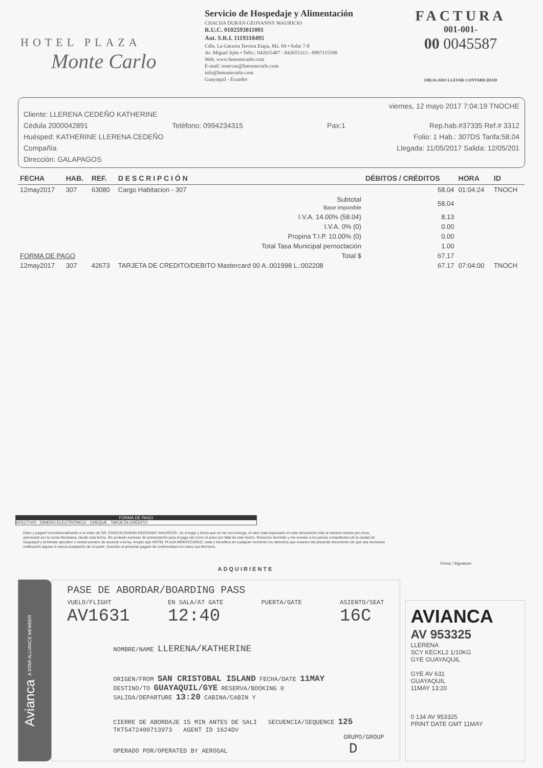HOTEL PLAZA
Monte Carlo
Servicio de Hospedaje y Alimentación
CHACHA DURÁN GEOVANNY MAURICIO
R.U.C. 0102593811001
Aut. S.R.I. 1119318495
Cdla. La Garzota Tercera Etapa, Mz. 84 • Solar 7-8
Av. Miguel Jijón • Telfs.: 042655407 - 042655313 - 0997115590
Web. www.hmontecarlo.com
E-mail: reservas@hmontecarlo.com
info@hmontecarlo.com
Guayaquil - Ecuador
FACTURA
001-001-
00 0045587
OBLIGADO LLEVAR CONTABILIDAD
viernes, 12 mayo 2017 7:04:19 TNOCHE
Cliente: LLERENA CEDEÑO KATHERINE
Cédula 2000042891 Teléfono: 0994234315 Pax:1 Rep.hab.#37335 Ref.# 3312
Huésped: KATHERINE LLERENA CEDEÑO Folio: 1 Hab.: 307DS Tarifa:58.04
Compañía Llegada: 11/05/2017 Salida: 12/05/201
Dirección: GALAPAGOS
| FECHA | HAB. | REF. | D E S C R I P C I Ó N | DÉBITOS / CRÉDITOS | HORA | ID |
| --- | --- | --- | --- | --- | --- | --- |
| 12may2017 | 307 | 63080 | Cargo Habitacion - 307 | 58.04 | 01:04:24 | TNOCH |
| Subtotal Base imponible | | | | 58.04 | | |
| I.V.A. 14.00% (58.04) | | | | 8.13 | | |
| I.V.A. 0% (0) | | | | 0.00 | | |
| Propina T.I.P. 10.00% (0) | | | | 0.00 | | |
| Total Tasa Municipal pernoctación | | | | 1.00 | | |
| FORMA DE PAGO | | Total $ | | 67.17 | | |
| 12may2017 | 307 | 42673 | TARJETA DE CREDITO/DEBITO Mastercard 00 A.:001998 L.:002208 | 67.17 | 07:04:00 | TNOCH |
FORMA DE PAGO
EFECTIVO DINERO ELECTRÓNICO CHEQUE TARJETA CRÉDITO
Debo y pagaré incondicionalmente a la orden de SR. CHACHA DURAN GEOVANNY MAURICIO , en el lugar y fecha que se me reconvenga, el valor total expresado en este documento más el máximo interés por mora, autorizado por la Junta Monetaria, desde esta fecha. Sin protesto eximese de presentación para el pago así como el aviso por falta de este hecho. Renuncio domicilio y me someto a los jueces competentes de la ciudad de Guayaquil y al trámite ejecutivo o verbal sumario de acuerdo a la ley. Acepto que HOTEL PLAZA MONTECARLO, ceda y transfiera en cualquier momento los derechos que emanen del presente documento sin que sea necesaria notificación alguna ni nueva aceptación de mi parte. Suscribo el presente pagaré de conformidad con todos sus términos.
Firma / Signature
ADQUIRIENTE
Avianca A STAR ALLIANCE MEMBER
PASE DE ABORDAR/BOARDING PASS
VUELO/FLIGHT
AV1631 EN SALA/AT GATE
12:40 PUERTA/GATE ASIENTO/SEAT
16C
NOMBRE/NAME LLERENA/KATHERINE
ORIGEN/FROM SAN CRISTOBAL ISLAND FECHA/DATE 11MAY
DESTINO/TO GUAYAQUIL/GYE RESERVA/BOOKING 0
SALIDA/DEPARTURE 13:20 CABINA/CABIN Y
CIERRE DE ABORDAJE 15 MIN ANTES DE SALI SECUENCIA/SEQUENCE 125
TKT5472400713973 AGENT ID 1624DV
GRUPO/GROUP
OPERADO POR/OPERATED BY AEROGAL D
AVIANCA
AV 953325
LLERENA
SCY KECKL2 1/10KG
GYE GUAYAQUIL
GYE AV 631
GUAYAQUIL
11MAY 13:20
0 134 AV 953325
PRINT DATE GMT 11MAY